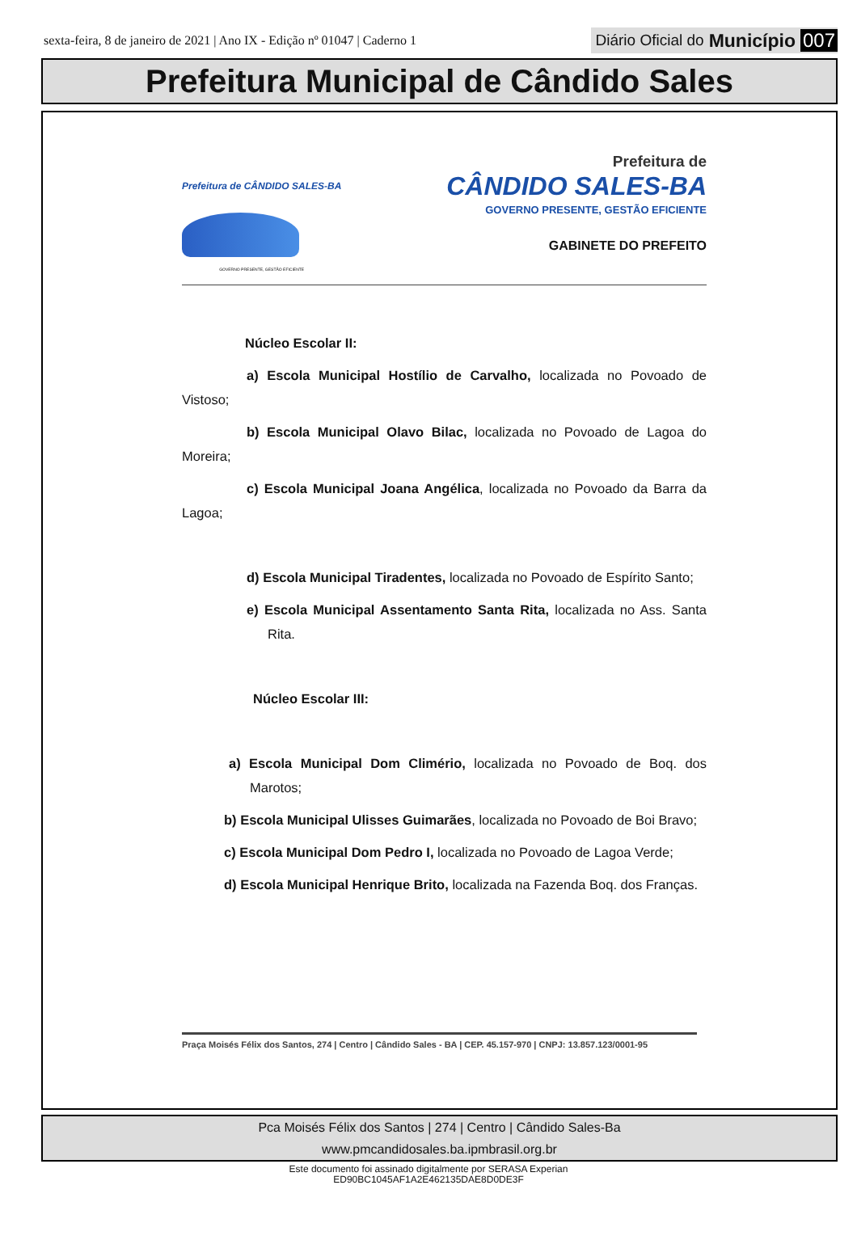sexta-feira, 8 de janeiro de 2021 | Ano IX - Edição nº 01047 | Caderno 1
Diário Oficial do Município 007
Prefeitura Municipal de Cândido Sales
Prefeitura de CÂNDIDO SALES-BA
GOVERNO PRESENTE, GESTÃO EFICIENTE
Prefeitura de
CÂNDIDO SALES-BA
GOVERNO PRESENTE, GESTÃO EFICIENTE
GABINETE DO PREFEITO
Núcleo Escolar II:
a) Escola Municipal Hostílio de Carvalho, localizada no Povoado de Vistoso;
b) Escola Municipal Olavo Bilac, localizada no Povoado de Lagoa do Moreira;
c) Escola Municipal Joana Angélica, localizada no Povoado da Barra da Lagoa;
d) Escola Municipal Tiradentes, localizada no Povoado de Espírito Santo;
e) Escola Municipal Assentamento Santa Rita, localizada no Ass. Santa Rita.
Núcleo Escolar III:
a) Escola Municipal Dom Climério, localizada no Povoado de Boq. dos Marotos;
b) Escola Municipal Ulisses Guimarães, localizada no Povoado de Boi Bravo;
c) Escola Municipal Dom Pedro I, localizada no Povoado de Lagoa Verde;
d) Escola Municipal Henrique Brito, localizada na Fazenda Boq. dos Franças.
Praça Moisés Félix dos Santos, 274 | Centro | Cândido Sales - BA | CEP. 45.157-970 | CNPJ: 13.857.123/0001-95
Pca Moisés Félix dos Santos | 274 | Centro | Cândido Sales-Ba
www.pmcandidosales.ba.ipmbrasil.org.br
Este documento foi assinado digitalmente por SERASA Experian
ED90BC1045AF1A2E462135DAE8D0DE3F